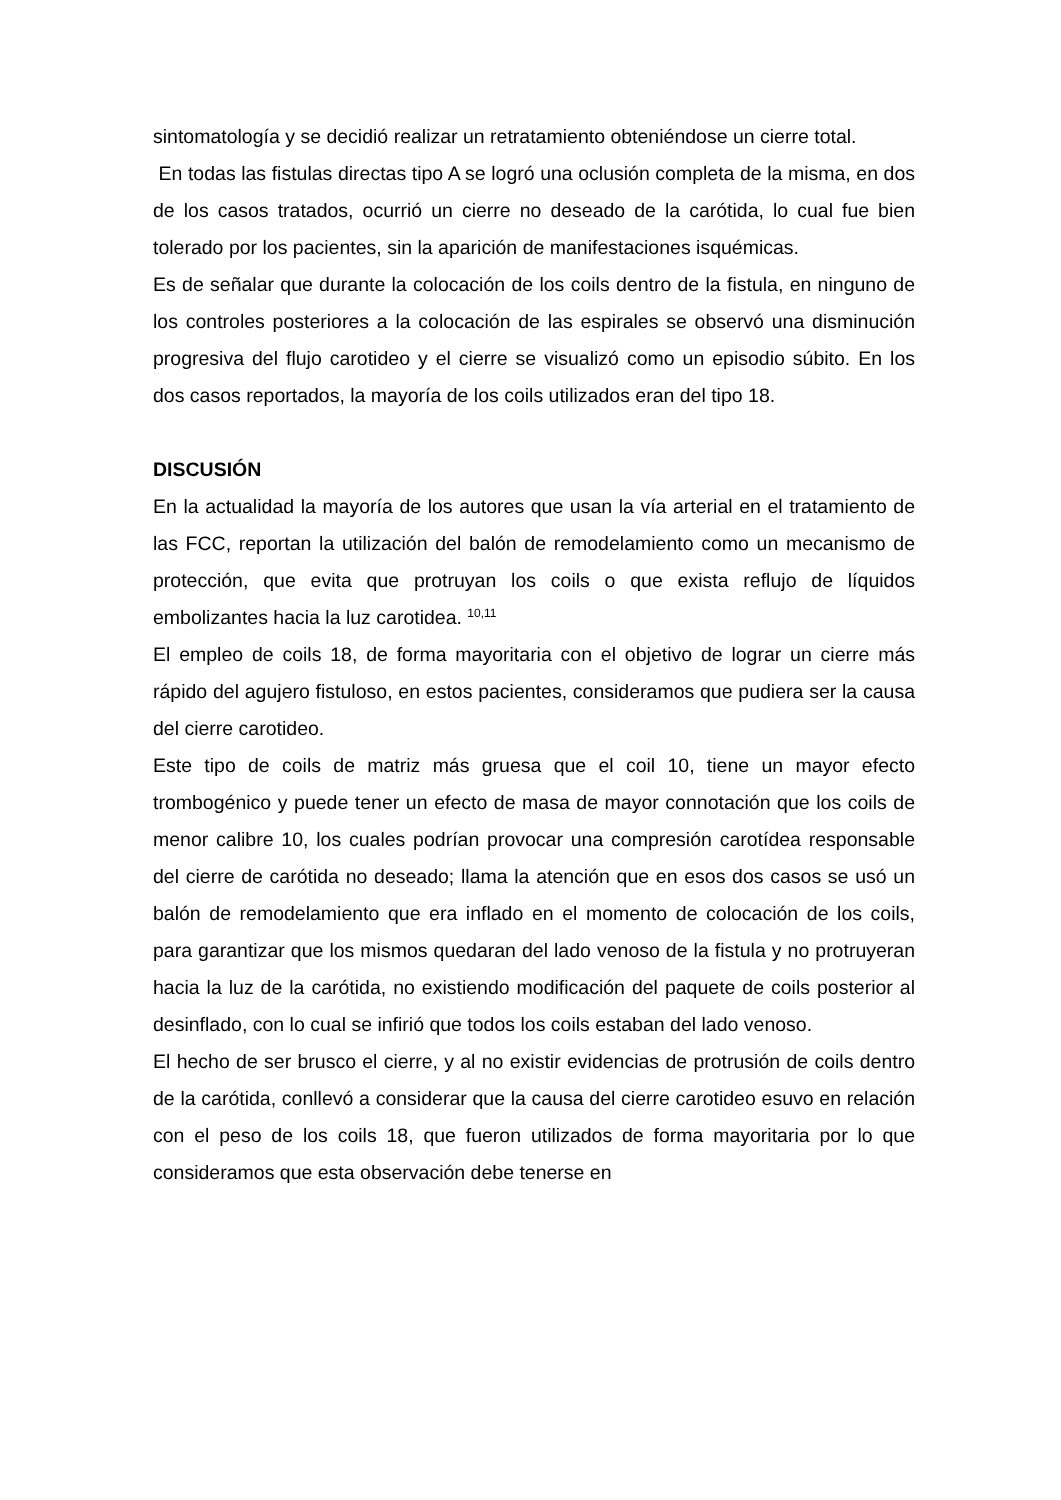sintomatología y se decidió realizar un retratamiento obteniéndose un cierre total.
En todas las fistulas directas tipo A se logró una oclusión completa de la misma, en dos de los casos tratados, ocurrió un cierre no deseado de la carótida, lo cual fue bien tolerado por los pacientes, sin la aparición de manifestaciones isquémicas.
Es de señalar que durante la colocación de los coils dentro de la fistula, en ninguno de los controles posteriores a la colocación de las espirales se observó una disminución progresiva del flujo carotideo y el cierre se visualizó como un episodio súbito. En los dos casos reportados, la mayoría de los coils utilizados eran del tipo 18.
DISCUSIÓN
En la actualidad la mayoría de los autores que usan la vía arterial en el tratamiento de las FCC, reportan la utilización del balón de remodelamiento como un mecanismo de protección, que evita que protruyan los coils o que exista reflujo de líquidos embolizantes hacia la luz carotidea. <sup>10,11</sup>
El empleo de coils 18, de forma mayoritaria con el objetivo de lograr un cierre más rápido del agujero fistuloso, en estos pacientes, consideramos que pudiera ser la causa del cierre carotideo.
Este tipo de coils de matriz más gruesa que el coil 10, tiene un mayor efecto trombogénico y puede tener un efecto de masa de mayor connotación que los coils de menor calibre 10, los cuales podrían provocar una compresión carotídea responsable del cierre de carótida no deseado; llama la atención que en esos dos casos se usó un balón de remodelamiento que era inflado en el momento de colocación de los coils, para garantizar que los mismos quedaran del lado venoso de la fistula y no protruyeran hacia la luz de la carótida, no existiendo modificación del paquete de coils posterior al desinflado, con lo cual se infirió que todos los coils estaban del lado venoso.
El hecho de ser brusco el cierre, y al no existir evidencias de protrusión de coils dentro de la carótida, conllevó a considerar que la causa del cierre carotideo esuvo en relación con el peso de los coils 18, que fueron utilizados de forma mayoritaria por lo que consideramos que esta observación debe tenerse en